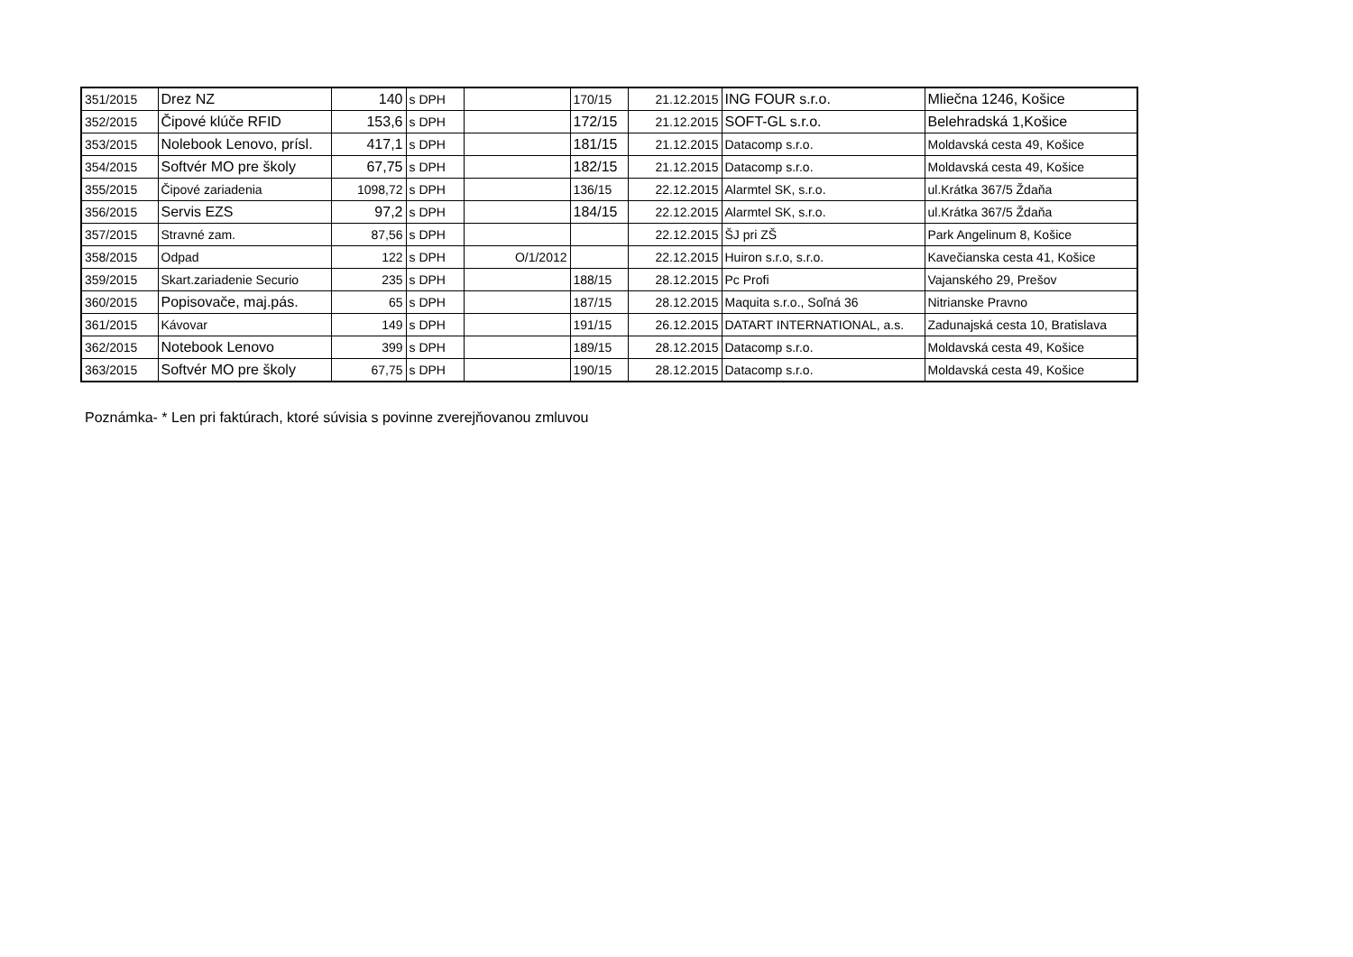| 351/2015 | Drez NZ | 140 | s DPH | | 170/15 | 21.12.2015 | ING FOUR s.r.o. | Mliečna 1246, Košice |
| 352/2015 | Čipové klúče RFID | 153,6 | s DPH | | 172/15 | 21.12.2015 | SOFT-GL s.r.o. | Belehradská 1,Košice |
| 353/2015 | Nolebook Lenovo, prísl. | 417,1 | s DPH | | 181/15 | 21.12.2015 | Datacomp s.r.o. | Moldavská cesta 49, Košice |
| 354/2015 | Softvér MO pre školy | 67,75 | s DPH | | 182/15 | 21.12.2015 | Datacomp s.r.o. | Moldavská cesta 49, Košice |
| 355/2015 | Čipové zariadenia | 1098,72 | s DPH | | 136/15 | 22.12.2015 | Alarmtel SK, s.r.o. | ul.Krátka 367/5 Ždaňa |
| 356/2015 | Servis EZS | 97,2 | s DPH | | 184/15 | 22.12.2015 | Alarmtel SK, s.r.o. | ul.Krátka 367/5 Ždaňa |
| 357/2015 | Stravné zam. | 87,56 | s DPH | | | 22.12.2015 | ŠJ pri ZŠ | Park Angelinum 8, Košice |
| 358/2015 | Odpad | 122 | s DPH | O/1/2012 | | 22.12.2015 | Huiron s.r.o, s.r.o. | Kavečianska cesta 41, Košice |
| 359/2015 | Skart.zariadenie Securio | 235 | s DPH | | 188/15 | 28.12.2015 | Pc Profi | Vajanského 29, Prešov |
| 360/2015 | Popisovače, maj.pás. | 65 | s DPH | | 187/15 | 28.12.2015 | Maquita s.r.o., Soľná 36 | Nitrianske Pravno |
| 361/2015 | Kávovar | 149 | s DPH | | 191/15 | 26.12.2015 | DATART INTERNATIONAL, a.s. | Zadunajská cesta 10, Bratislava |
| 362/2015 | Notebook Lenovo | 399 | s DPH | | 189/15 | 28.12.2015 | Datacomp s.r.o. | Moldavská cesta 49, Košice |
| 363/2015 | Softvér MO pre školy | 67,75 | s DPH | | 190/15 | 28.12.2015 | Datacomp s.r.o. | Moldavská cesta 49, Košice |
Poznámka- * Len pri faktúrach, ktoré súvisia s povinne zverejňovanou zmluvou